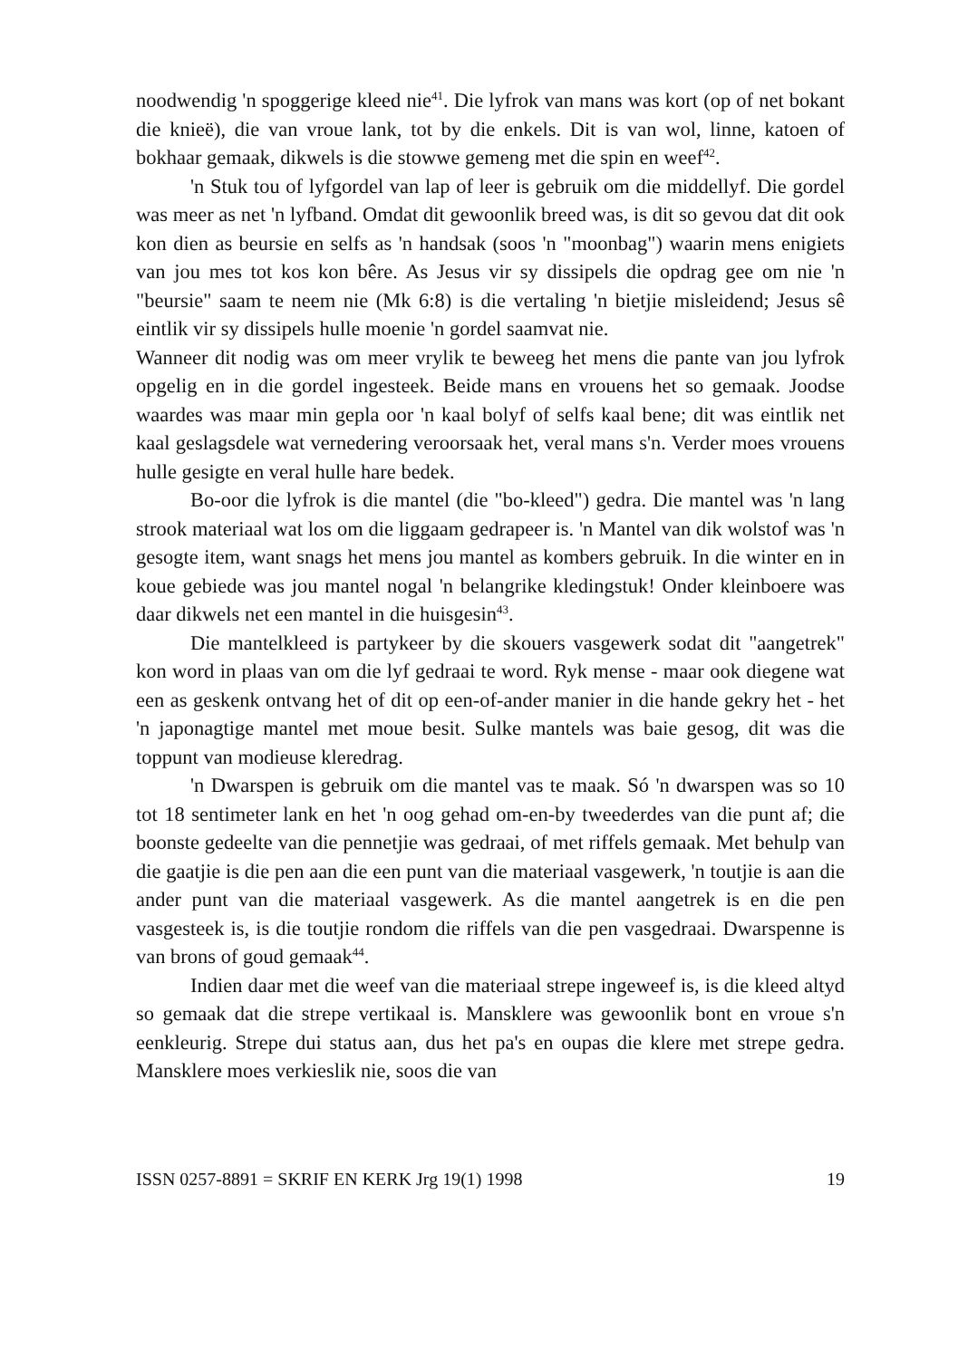noodwendig 'n spoggerige kleed nie<sup>41</sup>. Die lyfrok van mans was kort (op of net bokant die knieë), die van vroue lank, tot by die enkels. Dit is van wol, linne, katoen of bokhaar gemaak, dikwels is die stowwe gemeng met die spin en weef<sup>42</sup>.
'n Stuk tou of lyfgordel van lap of leer is gebruik om die middellyf. Die gordel was meer as net 'n lyfband. Omdat dit gewoonlik breed was, is dit so gevou dat dit ook kon dien as beursie en selfs as 'n handsak (soos 'n "moonbag") waarin mens enigiets van jou mes tot kos kon bêre. As Jesus vir sy dissipels die opdrag gee om nie 'n "beursie" saam te neem nie (Mk 6:8) is die vertaling 'n bietjie misleidend; Jesus sê eintlik vir sy dissipels hulle moenie 'n gordel saamvat nie.
Wanneer dit nodig was om meer vrylik te beweeg het mens die pante van jou lyfrok opgelig en in die gordel ingesteek. Beide mans en vrouens het so gemaak. Joodse waardes was maar min gepla oor 'n kaal bolyf of selfs kaal bene; dit was eintlik net kaal geslagsdele wat vernedering veroorsaak het, veral mans s'n. Verder moes vrouens hulle gesigte en veral hulle hare bedek.
Bo-oor die lyfrok is die mantel (die "bo-kleed") gedra. Die mantel was 'n lang strook materiaal wat los om die liggaam gedrapeer is. 'n Mantel van dik wolstof was 'n gesogte item, want snags het mens jou mantel as kombers gebruik. In die winter en in koue gebiede was jou mantel nogal 'n belangrike kledingstuk! Onder kleinboere was daar dikwels net een mantel in die huisgesin<sup>43</sup>.
Die mantelkleed is partykeer by die skouers vasgewerk sodat dit "aangetrek" kon word in plaas van om die lyf gedraai te word. Ryk mense - maar ook diegene wat een as geskenk ontvang het of dit op een-of-ander manier in die hande gekry het - het 'n japonagtige mantel met moue besit. Sulke mantels was baie gesog, dit was die toppunt van modieuse kleredrag.
'n Dwarspen is gebruik om die mantel vas te maak. Só 'n dwarspen was so 10 tot 18 sentimeter lank en het 'n oog gehad om-en-by tweederdes van die punt af; die boonste gedeelte van die pennetjie was gedraai, of met riffels gemaak. Met behulp van die gaatjie is die pen aan die een punt van die materiaal vasgewerk, 'n toutjie is aan die ander punt van die materiaal vasgewerk. As die mantel aangetrek is en die pen vasgesteek is, is die toutjie rondom die riffels van die pen vasgedraai. Dwarspenne is van brons of goud gemaak<sup>44</sup>.
Indien daar met die weef van die materiaal strepe ingeweef is, is die kleed altyd so gemaak dat die strepe vertikaal is. Mansklere was gewoonlik bont en vroue s'n eenkleurig. Strepe dui status aan, dus het pa's en oupas die klere met strepe gedra. Mansklere moes verkieslik nie, soos die van
ISSN 0257-8891 = SKRIF EN KERK Jrg 19(1) 1998 19